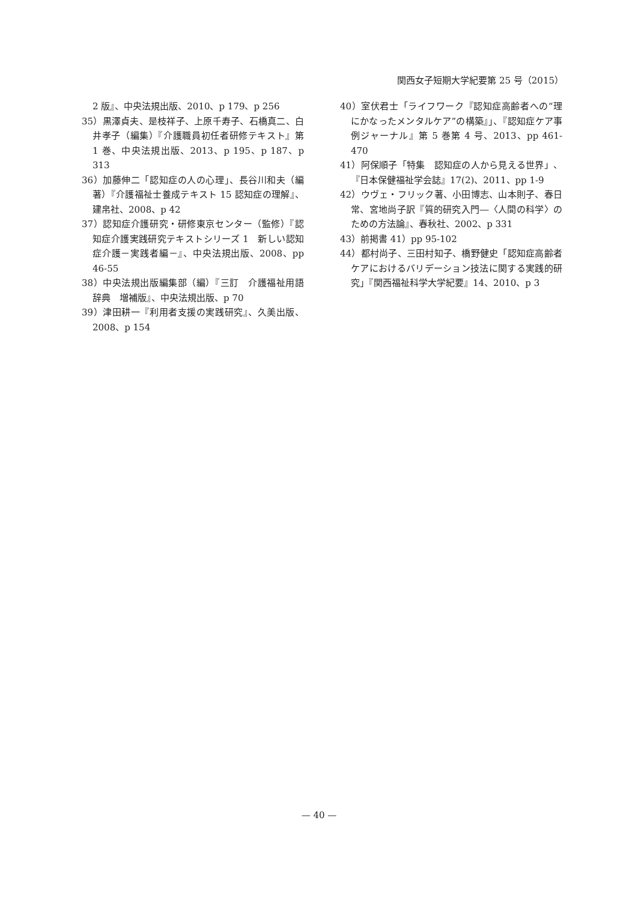関西女子短期大学紀要第 25 号（2015）
2 版』、中央法規出版、2010、p 179、p 256
35）黒澤貞夫、是枝祥子、上原千寿子、石橋真二、白井孝子（編集）『介護職員初任者研修テキスト』第 1 巻、中央法規出版、2013、p 195、p 187、p 313
36）加藤伸二「認知症の人の心理」、長谷川和夫（編著）『介護福祉士養成テキスト 15 認知症の理解』、建帛社、2008、p 42
37）認知症介護研究・研修東京センター（監修）『認知症介護実践研究テキストシリーズ 1　新しい認知症介護－実践者編－』、中央法規出版、2008、pp 46-55
38）中央法規出版編集部（編）『三訂　介護福祉用語辞典　増補版』、中央法規出版、p 70
39）津田耕一『利用者支援の実践研究』、久美出版、2008、p 154
40）室伏君士「ライフワーク『認知症高齢者への“理にかなったメンタルケア”の構築』」、『認知症ケア事例ジャーナル』第 5 巻第 4 号、2013、pp 461-470
41）阿保順子「特集　認知症の人から見える世界」、『日本保健福祉学会誌』17(2)、2011、pp 1-9
42）ウヴェ・フリック著、小田博志、山本則子、春日常、宮地尚子訳『質的研究入門―〈人間の科学〉のための方法論』、春秋社、2002、p 331
43）前掲書 41）pp 95-102
44）都村尚子、三田村知子、橋野健史「認知症高齢者ケアにおけるバリデーション技法に関する実践的研究」『関西福祉科学大学紀要』14、2010、p 3
— 40 —